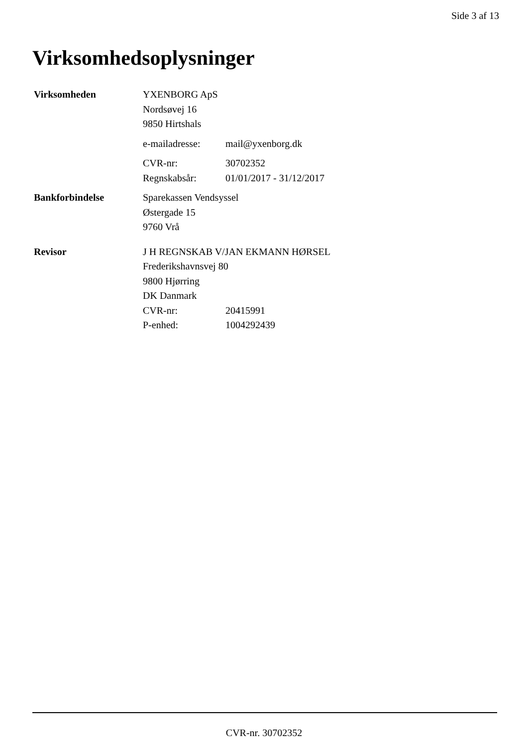Side 3 af 13
Virksomhedsoplysninger
| Virksomheden | YXENBORG ApS | |
| | Nordsøvej 16 | |
| | 9850 Hirtshals | |
| | e-mailadresse: | mail@yxenborg.dk |
| | CVR-nr: | 30702352 |
| | Regnskabsår: | 01/01/2017 - 31/12/2017 |
| Bankforbindelse | Sparekassen Vendsyssel | |
| | Østergade 15 | |
| | 9760 Vrå | |
| Revisor | J H REGNSKAB V/JAN EKMANN HØRSEL | |
| | Frederikshavnsvej 80 | |
| | 9800 Hjørring | |
| | DK Danmark | |
| | CVR-nr: | 20415991 |
| | P-enhed: | 1004292439 |
CVR-nr. 30702352